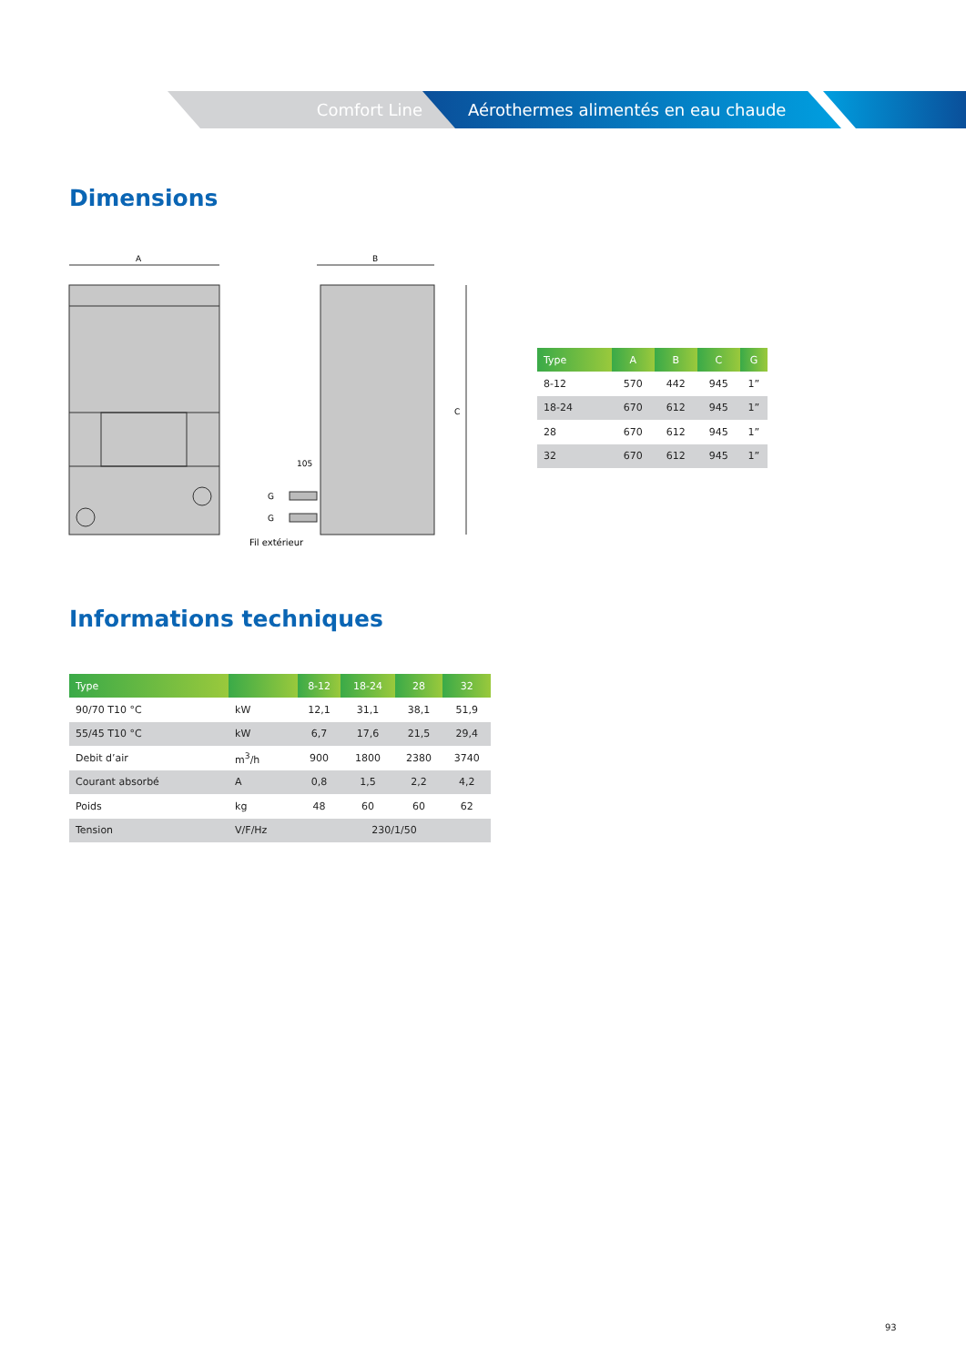Comfort Line Aérothermes alimentés en eau chaude
Dimensions
A
B
C
G
G
105
Fil extérieur
| Type | A | B | C | G |
| --- | --- | --- | --- | --- |
| 8-12 | 570 | 442 | 945 | 1” |
| 18-24 | 670 | 612 | 945 | 1” |
| 28 | 670 | 612 | 945 | 1” |
| 32 | 670 | 612 | 945 | 1” |
Informations techniques
| Type | | 8-12 | 18-24 | 28 | 32 |
| --- | --- | --- | --- | --- | --- |
| 90/70 T10 °C | kW | 12,1 | 31,1 | 38,1 | 51,9 |
| 55/45 T10 °C | kW | 6,7 | 17,6 | 21,5 | 29,4 |
| Debit d’air | m<sup>3</sup>/h | 900 | 1800 | 2380 | 3740 |
| Courant absorbé | A | 0,8 | 1,5 | 2,2 | 4,2 |
| Poids | kg | 48 | 60 | 60 | 62 |
| Tension | V/F/Hz | 230/1/50 | | | |
93